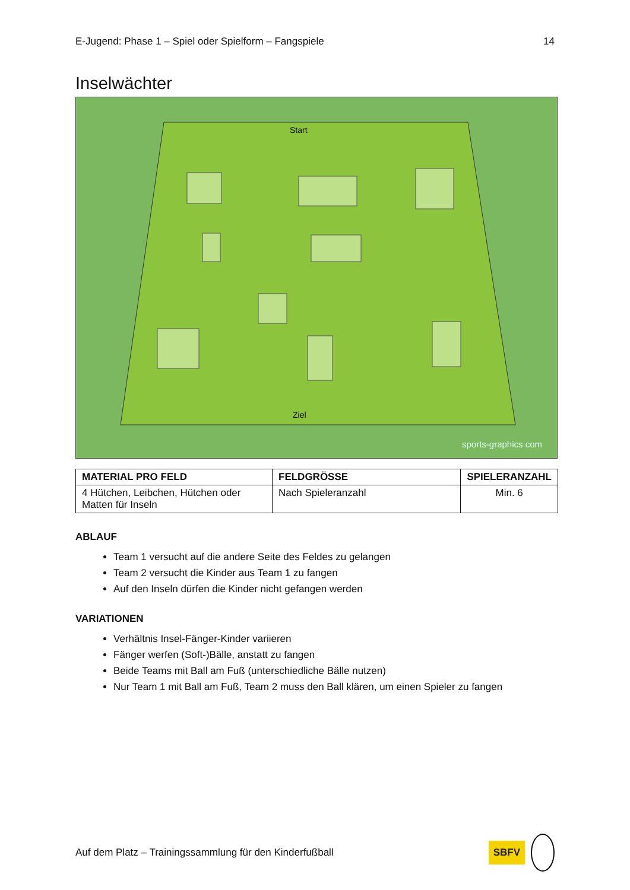E-Jugend: Phase 1 – Spiel oder Spielform – Fangspiele 14
Inselwächter
Start
Ziel
sports-graphics.com
| MATERIAL PRO FELD | FELDGRÖSSE | SPIELERANZAHL |
| --- | --- | --- |
| 4 Hütchen, Leibchen, Hütchen oder Matten für Inseln | Nach Spieleranzahl | Min. 6 |
ABLAUF
Team 1 versucht auf die andere Seite des Feldes zu gelangen
Team 2 versucht die Kinder aus Team 1 zu fangen
Auf den Inseln dürfen die Kinder nicht gefangen werden
VARIATIONEN
Verhältnis Insel-Fänger-Kinder variieren
Fänger werfen (Soft-)Bälle, anstatt zu fangen
Beide Teams mit Ball am Fuß (unterschiedliche Bälle nutzen)
Nur Team 1 mit Ball am Fuß, Team 2 muss den Ball klären, um einen Spieler zu fangen
Auf dem Platz – Trainingssammlung für den Kinderfußball SBFV